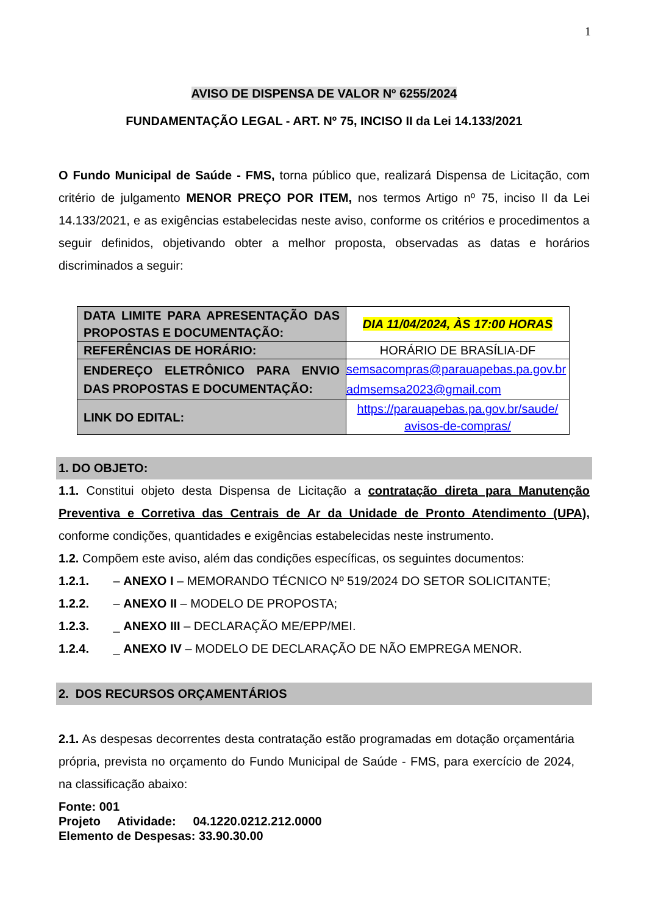1
AVISO DE DISPENSA DE VALOR Nº 6255/2024
FUNDAMENTAÇÃO LEGAL - ART. Nº 75, INCISO II da Lei 14.133/2021
O Fundo Municipal de Saúde - FMS, torna público que, realizará Dispensa de Licitação, com critério de julgamento MENOR PREÇO POR ITEM, nos termos Artigo nº 75, inciso II da Lei 14.133/2021, e as exigências estabelecidas neste aviso, conforme os critérios e procedimentos a seguir definidos, objetivando obter a melhor proposta, observadas as datas e horários discriminados a seguir:
| DATA LIMITE PARA APRESENTAÇÃO DAS PROPOSTAS E DOCUMENTAÇÃO: | DIA 11/04/2024, ÀS 17:00 HORAS |
| REFERÊNCIAS DE HORÁRIO: | HORÁRIO DE BRASÍLIA-DF |
| ENDEREÇO ELETRÔNICO PARA ENVIO DAS PROPOSTAS E DOCUMENTAÇÃO: | semsacompras@parauapebas.pa.gov.br admsemsa2023@gmail.com |
| LINK DO EDITAL: | https://parauapebas.pa.gov.br/saude/ avisos-de-compras/ |
1. DO OBJETO:
1.1. Constitui objeto desta Dispensa de Licitação a contratação direta para Manutenção Preventiva e Corretiva das Centrais de Ar da Unidade de Pronto Atendimento (UPA), conforme condições, quantidades e exigências estabelecidas neste instrumento.
1.2. Compõem este aviso, além das condições específicas, os seguintes documentos:
1.2.1. – ANEXO I – MEMORANDO TÉCNICO Nº 519/2024 DO SETOR SOLICITANTE;
1.2.2. – ANEXO II – MODELO DE PROPOSTA;
1.2.3. _ ANEXO III – DECLARAÇÃO ME/EPP/MEI.
1.2.4. _ ANEXO IV – MODELO DE DECLARAÇÃO DE NÃO EMPREGA MENOR.
2. DOS RECURSOS ORÇAMENTÁRIOS
2.1. As despesas decorrentes desta contratação estão programadas em dotação orçamentária própria, prevista no orçamento do Fundo Municipal de Saúde - FMS, para exercício de 2024, na classificação abaixo:
Fonte: 001
Projeto Atividade: 04.1220.0212.212.0000
Elemento de Despesas: 33.90.30.00